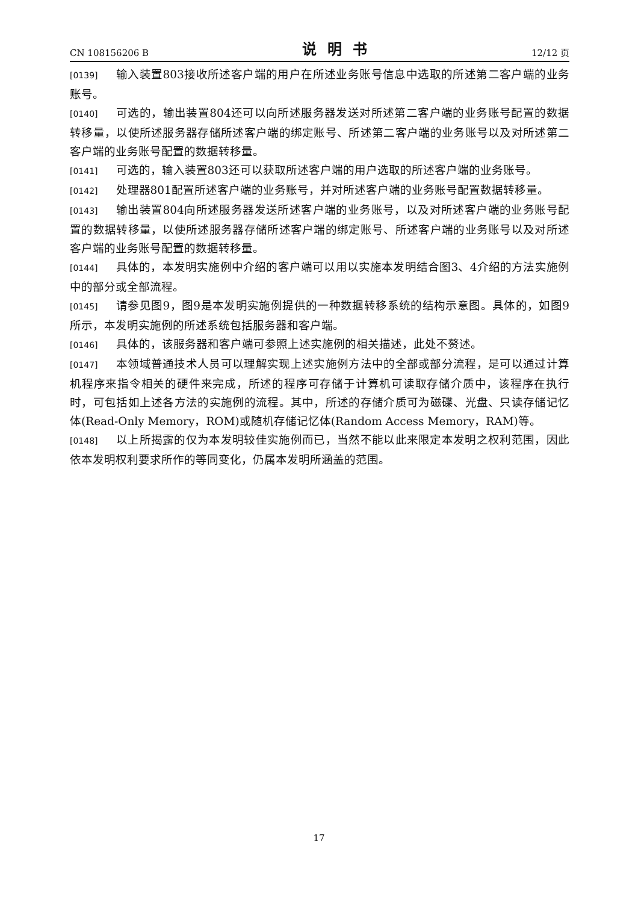CN 108156206 B 说明书 12/12 页
[0139] 输入装置803接收所述客户端的用户在所述业务账号信息中选取的所述第二客户端的业务账号。
[0140] 可选的，输出装置804还可以向所述服务器发送对所述第二客户端的业务账号配置的数据转移量，以使所述服务器存储所述客户端的绑定账号、所述第二客户端的业务账号以及对所述第二客户端的业务账号配置的数据转移量。
[0141] 可选的，输入装置803还可以获取所述客户端的用户选取的所述客户端的业务账号。
[0142] 处理器801配置所述客户端的业务账号，并对所述客户端的业务账号配置数据转移量。
[0143] 输出装置804向所述服务器发送所述客户端的业务账号，以及对所述客户端的业务账号配置的数据转移量，以使所述服务器存储所述客户端的绑定账号、所述客户端的业务账号以及对所述客户端的业务账号配置的数据转移量。
[0144] 具体的，本发明实施例中介绍的客户端可以用以实施本发明结合图3、4介绍的方法实施例中的部分或全部流程。
[0145] 请参见图9，图9是本发明实施例提供的一种数据转移系统的结构示意图。具体的，如图9所示，本发明实施例的所述系统包括服务器和客户端。
[0146] 具体的，该服务器和客户端可参照上述实施例的相关描述，此处不赘述。
[0147] 本领域普通技术人员可以理解实现上述实施例方法中的全部或部分流程，是可以通过计算机程序来指令相关的硬件来完成，所述的程序可存储于计算机可读取存储介质中，该程序在执行时，可包括如上述各方法的实施例的流程。其中，所述的存储介质可为磁碟、光盘、只读存储记忆体(Read-Only Memory，ROM)或随机存储记忆体(Random Access Memory，RAM)等。
[0148] 以上所揭露的仅为本发明较佳实施例而已，当然不能以此来限定本发明之权利范围，因此依本发明权利要求所作的等同变化，仍属本发明所涵盖的范围。
17